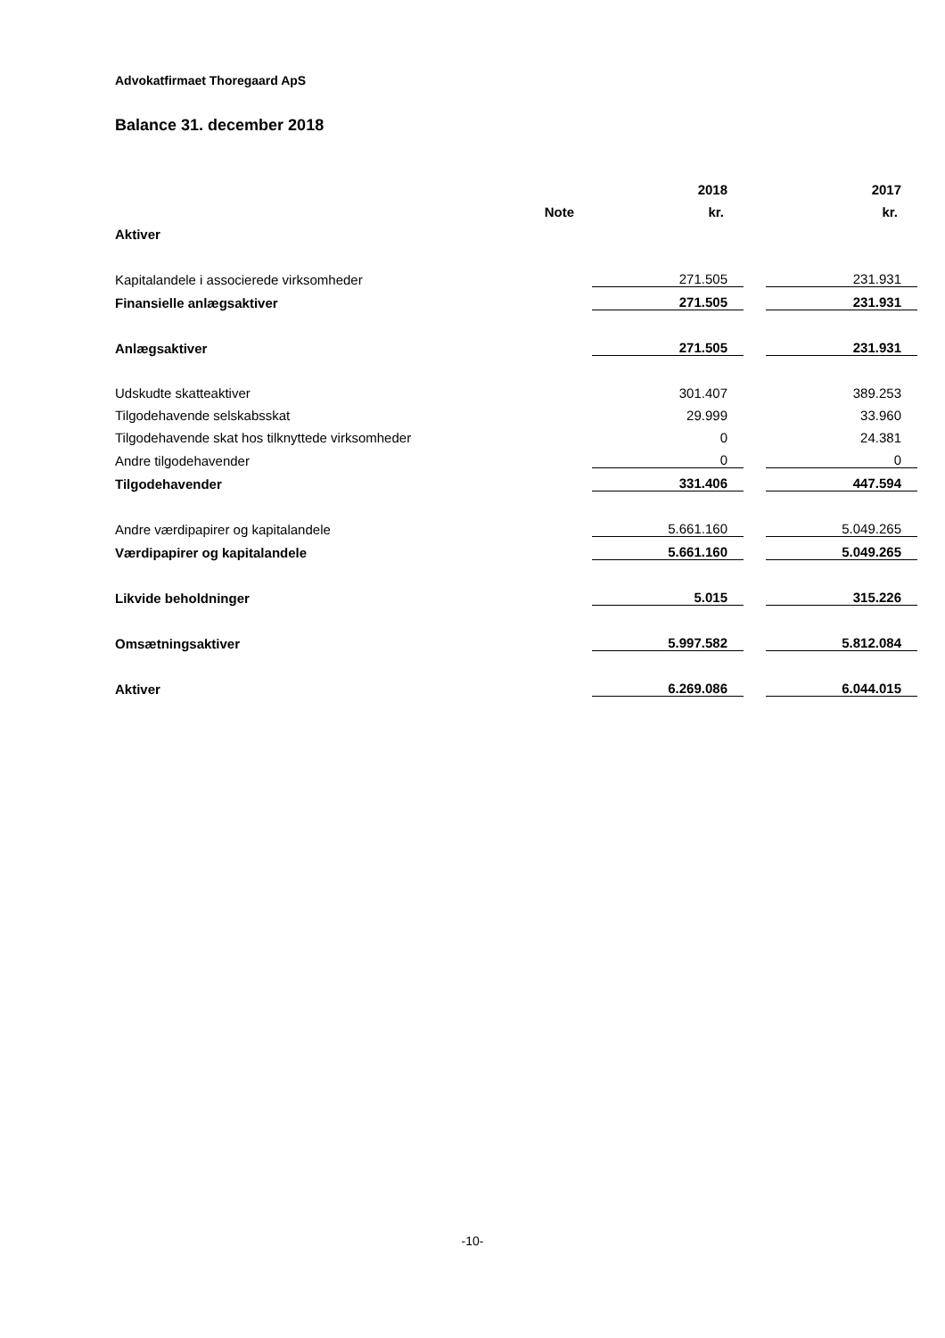Advokatfirmaet Thoregaard ApS
Balance 31. december 2018
| | | 2018 | | 2017 |
| | Note | kr. | | kr. |
| Aktiver | | | | |
| Kapitalandele i associerede virksomheder | | 271.505 | | 231.931 |
| Finansielle anlægsaktiver | | 271.505 | | 231.931 |
| Anlægsaktiver | | 271.505 | | 231.931 |
| Udskudte skatteaktiver | | 301.407 | | 389.253 |
| Tilgodehavende selskabsskat | | 29.999 | | 33.960 |
| Tilgodehavende skat hos tilknyttede virksomheder | | 0 | | 24.381 |
| Andre tilgodehavender | | 0 | | 0 |
| Tilgodehavender | | 331.406 | | 447.594 |
| Andre værdipapirer og kapitalandele | | 5.661.160 | | 5.049.265 |
| Værdipapirer og kapitalandele | | 5.661.160 | | 5.049.265 |
| Likvide beholdninger | | 5.015 | | 315.226 |
| Omsætningsaktiver | | 5.997.582 | | 5.812.084 |
| Aktiver | | 6.269.086 | | 6.044.015 |
-10-